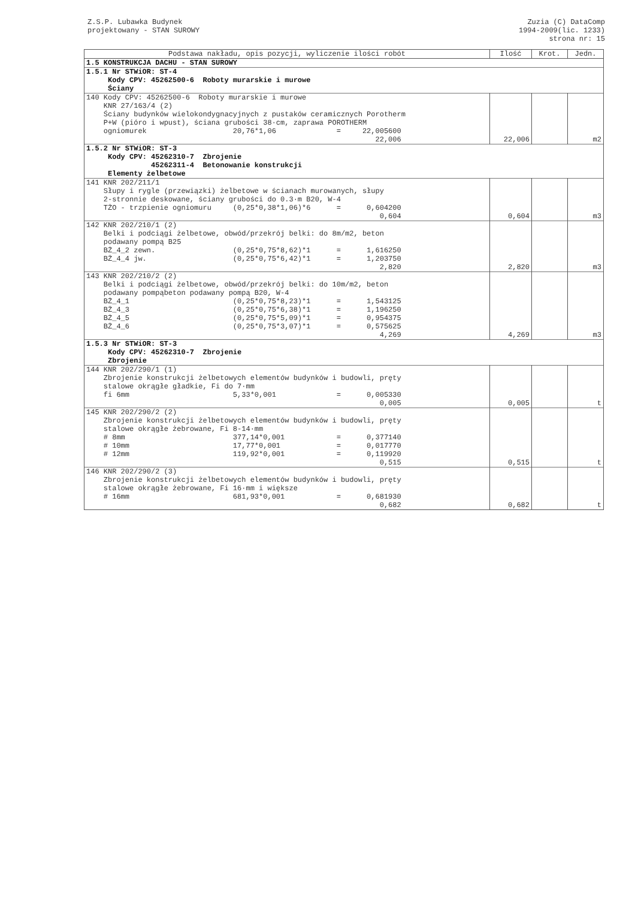Z.S.P. Lubawka Budynek
projektowany - STAN SUROWY
Zuzia (C) DataComp
1994-2009(lic. 1233)
strona nr: 15
| Podstawa nakładu, opis pozycji, wyliczenie ilości robót | Ilość | Krot. | Jedn. |
| --- | --- | --- | --- |
| 1.5 KONSTRUKCJA DACHU - STAN SUROWY | | | |
| 1.5.1 Nr STWiOR: ST-4 Kody CPV: 45262500-6 Roboty murarskie i murowe Ściany | | | |
| 140 Kody CPV: 45262500-6 Roboty murarskie i murowe KNR 27/163/4 (2) Ściany budynków wielokondygnacyjnych z pustaków ceramicznych Porotherm P+W (pióro i wpust), ściana grubości 38·cm, zaprawa POROTHERM ogniomurek 20,76*1,06 = 22,005600 22,006 | 22,006 | | m2 |
| 1.5.2 Nr STWiOR: ST-3 Kody CPV: 45262310-7 Zbrojenie 45262311-4 Betonowanie konstrukcji Elementy żelbetowe | | | |
| 141 KNR 202/211/1 Słupy i rygle (przewiązki) żelbetowe w ścianach murowanych, słupy 2-stronnie deskowane, ściany grubości do 0.3·m B20, W-4 TŻO - trzpienie ogniomuru (0,25*0,38*1,06)*6 = 0,604200 0,604 | 0,604 | | m3 |
| 142 KNR 202/210/1 (2) Belki i podciągi żelbetowe, obwód/przekrój belki: do 8m/m2, beton podawany pompą B25 BŻ_4_2 zewn. (0,25*0,75*8,62)*1 = 1,616250 BŻ_4_4 jw. (0,25*0,75*6,42)*1 = 1,203750 2,820 | 2,820 | | m3 |
| 143 KNR 202/210/2 (2) Belki i podciągi żelbetowe, obwód/przekrój belki: do 10m/m2, beton podawany pompąbeton podawany pompą B20, W-4 BŻ_4_1 (0,25*0,75*8,23)*1 = 1,543125 BŻ_4_3 (0,25*0,75*6,38)*1 = 1,196250 BŻ_4_5 (0,25*0,75*5,09)*1 = 0,954375 BŻ_4_6 (0,25*0,75*3,07)*1 = 0,575625 4,269 | 4,269 | | m3 |
| 1.5.3 Nr STWiOR: ST-3 Kody CPV: 45262310-7 Zbrojenie Zbrojenie | | | |
| 144 KNR 202/290/1 (1) Zbrojenie konstrukcji żelbetowych elementów budynków i budowli, pręty stalowe okrągłe gładkie, Fi do 7·mm fi 6mm 5,33*0,001 = 0,005330 0,005 | 0,005 | | t |
| 145 KNR 202/290/2 (2) Zbrojenie konstrukcji żelbetowych elementów budynków i budowli, pręty stalowe okrągłe żebrowane, Fi 8-14·mm # 8mm 377,14*0,001 = 0,377140 # 10mm 17,77*0,001 = 0,017770 # 12mm 119,92*0,001 = 0,119920 0,515 | 0,515 | | t |
| 146 KNR 202/290/2 (3) Zbrojenie konstrukcji żelbetowych elementów budynków i budowli, pręty stalowe okrągłe żebrowane, Fi 16·mm i większe # 16mm 681,93*0,001 = 0,681930 0,682 | 0,682 | | t |